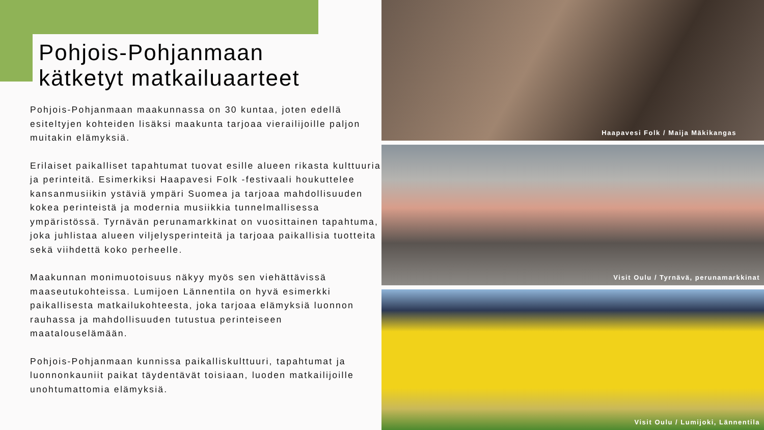Pohjois-Pohjanmaan
kätketyt matkailuaarteet
Pohjois-Pohjanmaan maakunnassa on 30 kuntaa, joten edellä esiteltyjen kohteiden lisäksi maakunta tarjoaa vierailijoille paljon muitakin elämyksiä.
Erilaiset paikalliset tapahtumat tuovat esille alueen rikasta kulttuuria ja perinteitä. Esimerkiksi Haapavesi Folk -festivaali houkuttelee kansanmusiikin ystäviä ympäri Suomea ja tarjoaa mahdollisuuden kokea perinteistä ja modernia musiikkia tunnelmallisessa ympäristössä. Tyrnävän perunamarkkinat on vuosittainen tapahtuma, joka juhlistaa alueen viljelysperinteitä ja tarjoaa paikallisia tuotteita sekä viihdettä koko perheelle.
Maakunnan monimuotoisuus näkyy myös sen viehättävissä maaseutukohteissa. Lumijoen Lännentila on hyvä esimerkki paikallisesta matkailukohteesta, joka tarjoaa elämyksiä luonnon rauhassa ja mahdollisuuden tutustua perinteiseen maatalouselämään.
Pohjois-Pohjanmaan kunnissa paikalliskulttuuri, tapahtumat ja luonnonkauniit paikat täydentävät toisiaan, luoden matkailijoille unohtumattomia elämyksiä.
Haapavesi Folk / Maija Mäkikangas
Visit Oulu / Tyrnävä, perunamarkkinat
Visit Oulu / Lumijoki, Lännentila